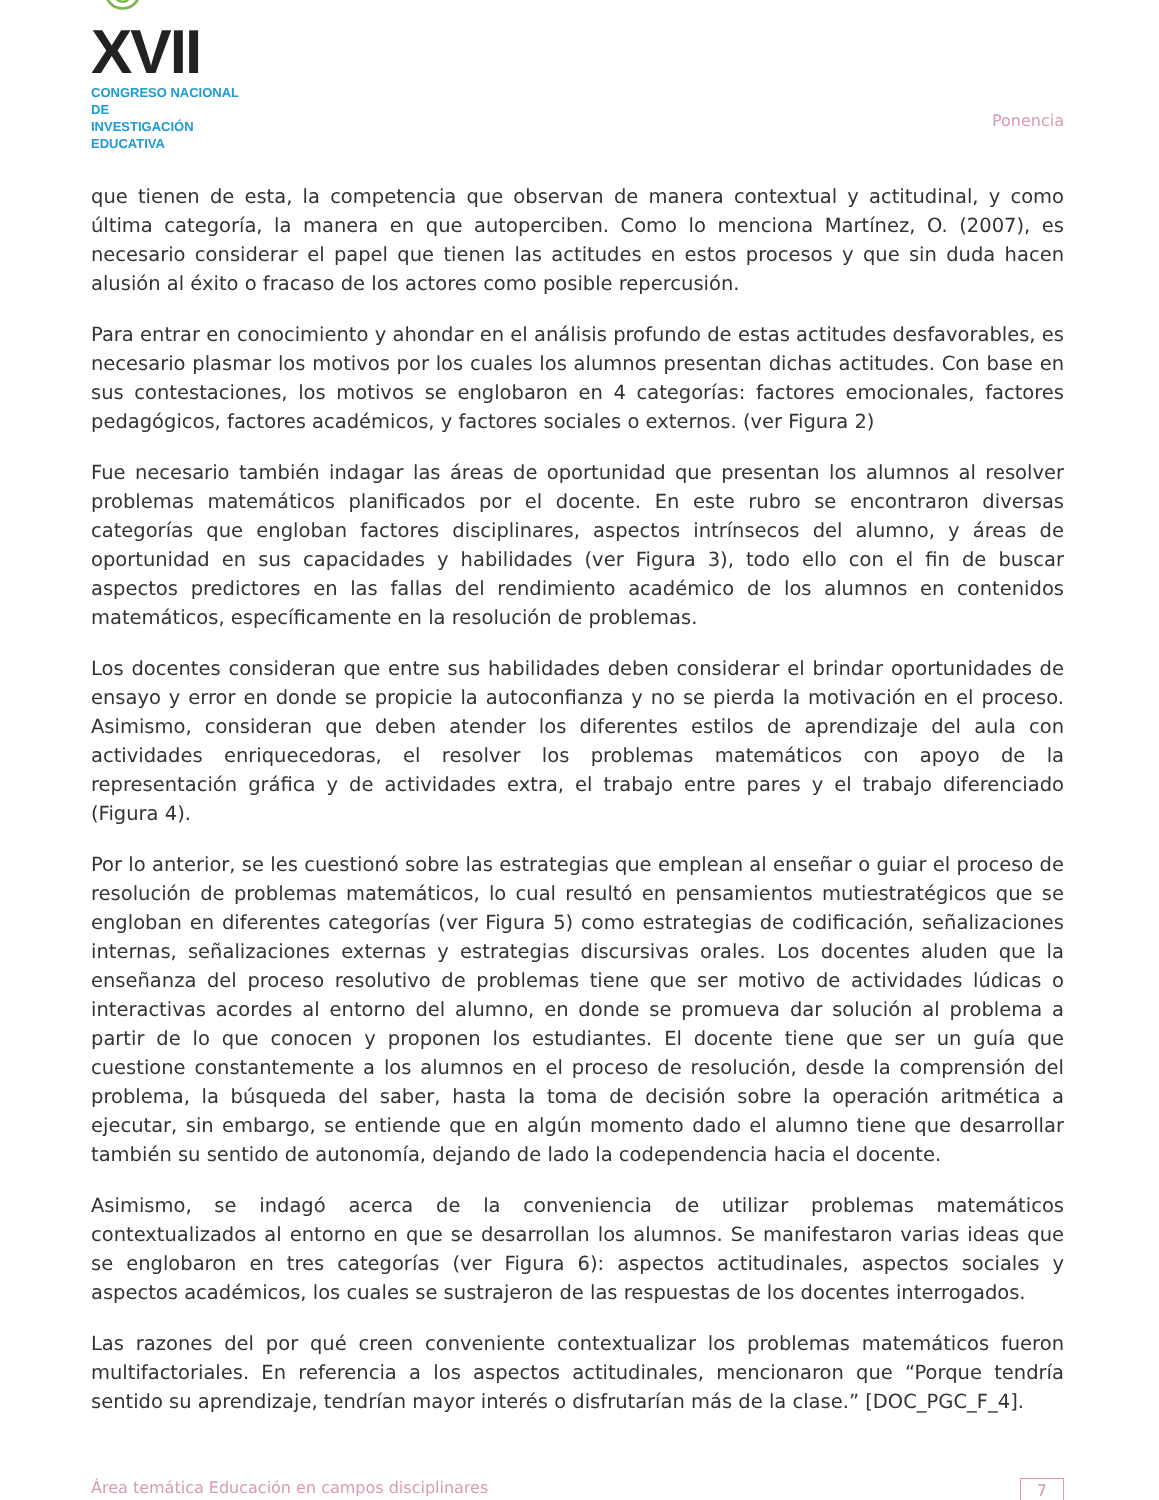☺XVII
CONGRESO NACIONAL DE
INVESTIGACIÓN EDUCATIVA
Ponencia
que tienen de esta, la competencia que observan de manera contextual y actitudinal, y como última categoría, la manera en que autoperciben. Como lo menciona Martínez, O. (2007), es necesario considerar el papel que tienen las actitudes en estos procesos y que sin duda hacen alusión al éxito o fracaso de los actores como posible repercusión.
Para entrar en conocimiento y ahondar en el análisis profundo de estas actitudes desfavorables, es necesario plasmar los motivos por los cuales los alumnos presentan dichas actitudes. Con base en sus contestaciones, los motivos se englobaron en 4 categorías: factores emocionales, factores pedagógicos, factores académicos, y factores sociales o externos. (ver Figura 2)
Fue necesario también indagar las áreas de oportunidad que presentan los alumnos al resolver problemas matemáticos planificados por el docente. En este rubro se encontraron diversas categorías que engloban factores disciplinares, aspectos intrínsecos del alumno, y áreas de oportunidad en sus capacidades y habilidades (ver Figura 3), todo ello con el fin de buscar aspectos predictores en las fallas del rendimiento académico de los alumnos en contenidos matemáticos, específicamente en la resolución de problemas.
Los docentes consideran que entre sus habilidades deben considerar el brindar oportunidades de ensayo y error en donde se propicie la autoconfianza y no se pierda la motivación en el proceso. Asimismo, consideran que deben atender los diferentes estilos de aprendizaje del aula con actividades enriquecedoras, el resolver los problemas matemáticos con apoyo de la representación gráfica y de actividades extra, el trabajo entre pares y el trabajo diferenciado (Figura 4).
Por lo anterior, se les cuestionó sobre las estrategias que emplean al enseñar o guiar el proceso de resolución de problemas matemáticos, lo cual resultó en pensamientos mutiestratégicos que se engloban en diferentes categorías (ver Figura 5) como estrategias de codificación, señalizaciones internas, señalizaciones externas y estrategias discursivas orales. Los docentes aluden que la enseñanza del proceso resolutivo de problemas tiene que ser motivo de actividades lúdicas o interactivas acordes al entorno del alumno, en donde se promueva dar solución al problema a partir de lo que conocen y proponen los estudiantes. El docente tiene que ser un guía que cuestione constantemente a los alumnos en el proceso de resolución, desde la comprensión del problema, la búsqueda del saber, hasta la toma de decisión sobre la operación aritmética a ejecutar, sin embargo, se entiende que en algún momento dado el alumno tiene que desarrollar también su sentido de autonomía, dejando de lado la codependencia hacia el docente.
Asimismo, se indagó acerca de la conveniencia de utilizar problemas matemáticos contextualizados al entorno en que se desarrollan los alumnos. Se manifestaron varias ideas que se englobaron en tres categorías (ver Figura 6): aspectos actitudinales, aspectos sociales y aspectos académicos, los cuales se sustrajeron de las respuestas de los docentes interrogados.
Las razones del por qué creen conveniente contextualizar los problemas matemáticos fueron multifactoriales. En referencia a los aspectos actitudinales, mencionaron que “Porque tendría sentido su aprendizaje, tendrían mayor interés o disfrutarían más de la clase.” [DOC_PGC_F_4].
Área temática Educación en campos disciplinares 7